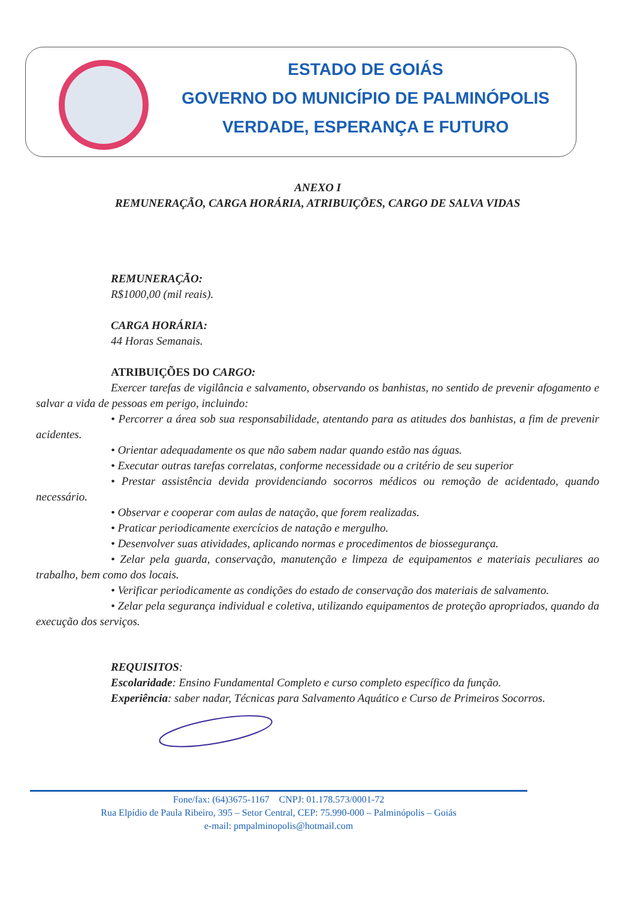ESTADO DE GOIÁS
GOVERNO DO MUNICÍPIO DE PALMINÓPOLIS
VERDADE, ESPERANÇA E FUTURO
ANEXO I
REMUNERAÇÃO, CARGA HORÁRIA, ATRIBUIÇÕES, CARGO DE SALVA VIDAS
REMUNERAÇÃO:
R$1000,00 (mil reais).
CARGA HORÁRIA:
44 Horas Semanais.
ATRIBUIÇÕES DO CARGO:
Exercer tarefas de vigilância e salvamento, observando os banhistas, no sentido de prevenir afogamento e salvar a vida de pessoas em perigo, incluindo:
• Percorrer a área sob sua responsabilidade, atentando para as atitudes dos banhistas, a fim de prevenir acidentes.
• Orientar adequadamente os que não sabem nadar quando estão nas águas.
• Executar outras tarefas correlatas, conforme necessidade ou a critério de seu superior
• Prestar assistência devida providenciando socorros médicos ou remoção de acidentado, quando necessário.
• Observar e cooperar com aulas de natação, que forem realizadas.
• Praticar periodicamente exercícios de natação e mergulho.
• Desenvolver suas atividades, aplicando normas e procedimentos de biossegurança.
• Zelar pela guarda, conservação, manutenção e limpeza de equipamentos e materiais peculiares ao trabalho, bem como dos locais.
• Verificar periodicamente as condições do estado de conservação dos materiais de salvamento.
• Zelar pela segurança individual e coletiva, utilizando equipamentos de proteção apropriados, quando da execução dos serviços.
REQUISITOS:
Escolaridade: Ensino Fundamental Completo e curso completo específico da função.
Experiência: saber nadar, Técnicas para Salvamento Aquático e Curso de Primeiros Socorros.
Fone/fax: (64)3675-1167 CNPJ: 01.178.573/0001-72
Rua Elpídio de Paula Ribeiro, 395 – Setor Central, CEP: 75.990-000 – Palminópolis – Goiás
e-mail: pmpalminopolis@hotmail.com